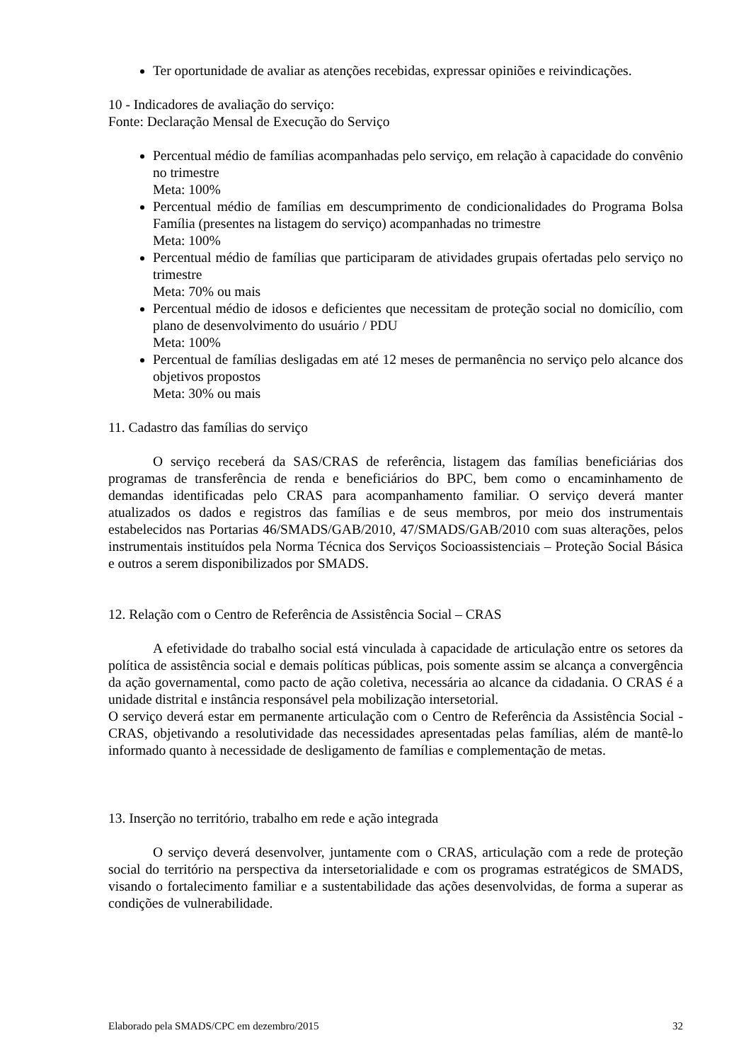Ter oportunidade de avaliar as atenções recebidas, expressar opiniões e reivindicações.
10 - Indicadores de avaliação do serviço:
Fonte: Declaração Mensal de Execução do Serviço
Percentual médio de famílias acompanhadas pelo serviço, em relação à capacidade do convênio no trimestre
Meta: 100%
Percentual médio de famílias em descumprimento de condicionalidades do Programa Bolsa Família (presentes na listagem do serviço) acompanhadas no trimestre
Meta: 100%
Percentual médio de famílias que participaram de atividades grupais ofertadas pelo serviço no trimestre
Meta: 70% ou mais
Percentual médio de idosos e deficientes que necessitam de proteção social no domicílio, com plano de desenvolvimento do usuário / PDU
Meta: 100%
Percentual de famílias desligadas em até 12 meses de permanência no serviço pelo alcance dos objetivos propostos
Meta: 30% ou mais
11. Cadastro das famílias do serviço
O serviço receberá da SAS/CRAS de referência, listagem das famílias beneficiárias dos programas de transferência de renda e beneficiários do BPC, bem como o encaminhamento de demandas identificadas pelo CRAS para acompanhamento familiar. O serviço deverá manter atualizados os dados e registros das famílias e de seus membros, por meio dos instrumentais estabelecidos nas Portarias 46/SMADS/GAB/2010, 47/SMADS/GAB/2010 com suas alterações, pelos instrumentais instituídos pela Norma Técnica dos Serviços Socioassistenciais – Proteção Social Básica e outros a serem disponibilizados por SMADS.
12. Relação com o Centro de Referência de Assistência Social – CRAS
A efetividade do trabalho social está vinculada à capacidade de articulação entre os setores da política de assistência social e demais políticas públicas, pois somente assim se alcança a convergência da ação governamental, como pacto de ação coletiva, necessária ao alcance da cidadania. O CRAS é a unidade distrital e instância responsável pela mobilização intersetorial.
O serviço deverá estar em permanente articulação com o Centro de Referência da Assistência Social - CRAS, objetivando a resolutividade das necessidades apresentadas pelas famílias, além de mantê-lo informado quanto à necessidade de desligamento de famílias e complementação de metas.
13. Inserção no território, trabalho em rede e ação integrada
O serviço deverá desenvolver, juntamente com o CRAS, articulação com a rede de proteção social do território na perspectiva da intersetorialidade e com os programas estratégicos de SMADS, visando o fortalecimento familiar e a sustentabilidade das ações desenvolvidas, de forma a superar as condições de vulnerabilidade.
Elaborado pela SMADS/CPC em dezembro/2015 32